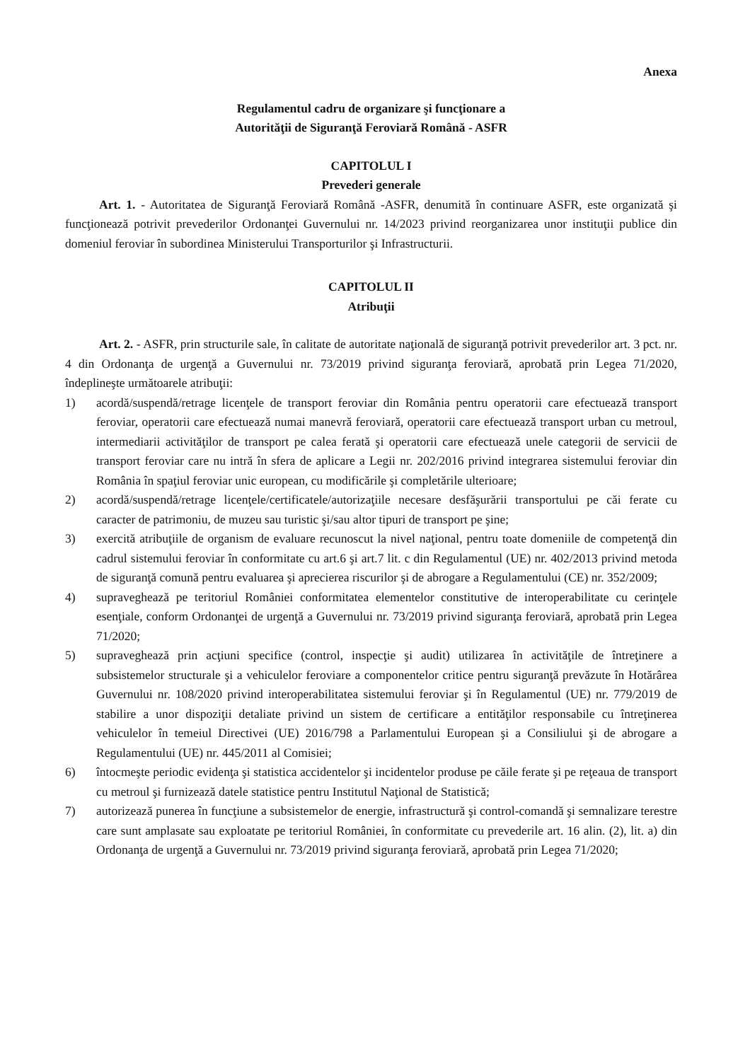Anexa
Regulamentul cadru de organizare şi funcţionare a
Autorităţii de Siguranţă Feroviară Română - ASFR
CAPITOLUL I
Prevederi generale
Art. 1. - Autoritatea de Siguranţă Feroviară Română -ASFR, denumită în continuare ASFR, este organizată şi funcţionează potrivit prevederilor Ordonanţei Guvernului nr. 14/2023 privind reorganizarea unor instituţii publice din domeniul feroviar în subordinea Ministerului Transporturilor şi Infrastructurii.
CAPITOLUL II
Atribuţii
Art. 2. - ASFR, prin structurile sale, în calitate de autoritate naţională de siguranţă potrivit prevederilor art. 3 pct. nr. 4 din Ordonanţa de urgenţă a Guvernului nr. 73/2019 privind siguranţa feroviară, aprobată prin Legea 71/2020, îndeplineşte următoarele atribuţii:
1) acordă/suspendă/retrage licenţele de transport feroviar din România pentru operatorii care efectuează transport feroviar, operatorii care efectuează numai manevră feroviară, operatorii care efectuează transport urban cu metroul, intermediarii activităţilor de transport pe calea ferată şi operatorii care efectuează unele categorii de servicii de transport feroviar care nu intră în sfera de aplicare a Legii nr. 202/2016 privind integrarea sistemului feroviar din România în spaţiul feroviar unic european, cu modificările şi completările ulterioare;
2) acordă/suspendă/retrage licenţele/certificatele/autorizaţiile necesare desfăşurării transportului pe căi ferate cu caracter de patrimoniu, de muzeu sau turistic şi/sau altor tipuri de transport pe şine;
3) exercită atribuţiile de organism de evaluare recunoscut la nivel naţional, pentru toate domeniile de competenţă din cadrul sistemului feroviar în conformitate cu art.6 şi art.7 lit. c din Regulamentul (UE) nr. 402/2013 privind metoda de siguranţă comună pentru evaluarea şi aprecierea riscurilor şi de abrogare a Regulamentului (CE) nr. 352/2009;
4) supraveghează pe teritoriul României conformitatea elementelor constitutive de interoperabilitate cu cerinţele esenţiale, conform Ordonanţei de urgenţă a Guvernului nr. 73/2019 privind siguranţa feroviară, aprobată prin Legea 71/2020;
5) supraveghează prin acţiuni specifice (control, inspecţie şi audit) utilizarea în activităţile de întreţinere a subsistemelor structurale şi a vehiculelor feroviare a componentelor critice pentru siguranţă prevăzute în Hotărârea Guvernului nr. 108/2020 privind interoperabilitatea sistemului feroviar şi în Regulamentul (UE) nr. 779/2019 de stabilire a unor dispoziţii detaliate privind un sistem de certificare a entităţilor responsabile cu întreţinerea vehiculelor în temeiul Directivei (UE) 2016/798 a Parlamentului European şi a Consiliului şi de abrogare a Regulamentului (UE) nr. 445/2011 al Comisiei;
6) întocmeşte periodic evidenţa şi statistica accidentelor şi incidentelor produse pe căile ferate şi pe reţeaua de transport cu metroul şi furnizează datele statistice pentru Institutul Naţional de Statistică;
7) autorizează punerea în funcţiune a subsistemelor de energie, infrastructură şi control-comandă şi semnalizare terestre care sunt amplasate sau exploatate pe teritoriul României, în conformitate cu prevederile art. 16 alin. (2), lit. a) din Ordonanţa de urgenţă a Guvernului nr. 73/2019 privind siguranţa feroviară, aprobată prin Legea 71/2020;